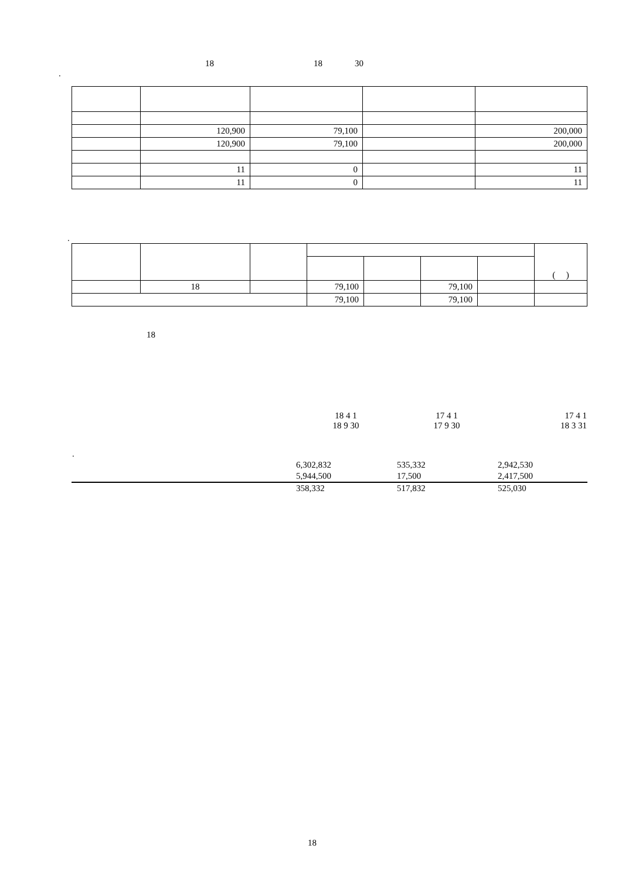18 18 30
.
| | 120,900 | 79,100 | | 200,000 |
| | 120,900 | 79,100 | | 200,000 |
| | 11 | 0 | | 11 |
| | 11 | 0 | | 11 |
.
| | | | | | | | ( ) |
| | 18 | | 79,100 | | 79,100 | | |
| | | | 79,100 | | 79,100 | | |
18
| | 18 4 1 18 9 30 | 17 4 1 17 9 30 | 17 4 1 18 3 31 |
| . | | | |
| | 6,302,832 | 535,332 | 2,942,530 |
| | 5,944,500 | 17,500 | 2,417,500 |
| | 358,332 | 517,832 | 525,030 |
18